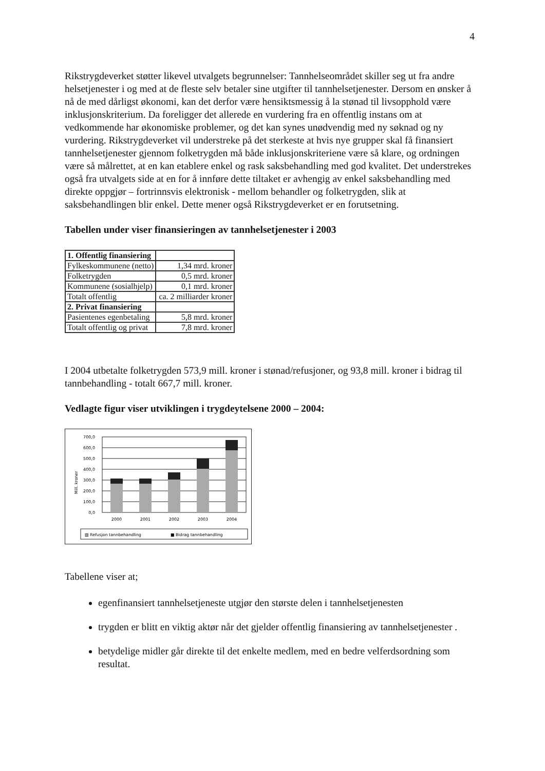4
Rikstrygdeverket støtter likevel utvalgets begrunnelser: Tannhelseområdet skiller seg ut fra andre helsetjenester i og med at de fleste selv betaler sine utgifter til tannhelsetjenester. Dersom en ønsker å nå de med dårligst økonomi, kan det derfor være hensiktsmessig å la stønad til livsopphold være inklusjonskriterium. Da foreligger det allerede en vurdering fra en offentlig instans om at vedkommende har økonomiske problemer, og det kan synes unødvendig med ny søknad og ny vurdering. Rikstrygdeverket vil understreke på det sterkeste at hvis nye grupper skal få finansiert tannhelsetjenester gjennom folketrygden må både inklusjonskriteriene være så klare, og ordningen være så målrettet, at en kan etablere enkel og rask saksbehandling med god kvalitet. Det understrekes også fra utvalgets side at en for å innføre dette tiltaket er avhengig av enkel saksbehandling med direkte oppgjør – fortrinnsvis elektronisk - mellom behandler og folketrygden, slik at saksbehandlingen blir enkel. Dette mener også Rikstrygdeverket er en forutsetning.
Tabellen under viser finansieringen av tannhelsetjenester i 2003
| 1. Offentlig finansiering | |
| Fylkeskommunene (netto) | 1,34 mrd. kroner |
| Folketrygden | 0,5 mrd. kroner |
| Kommunene (sosialhjelp) | 0,1 mrd. kroner |
| Totalt offentlig | ca. 2 milliarder kroner |
| 2. Privat finansiering | |
| Pasientenes egenbetaling | 5,8 mrd. kroner |
| Totalt offentlig og privat | 7,8 mrd. kroner |
I 2004 utbetalte folketrygden 573,9 mill. kroner i stønad/refusjoner, og 93,8 mill. kroner i bidrag til tannbehandling - totalt 667,7 mill. kroner.
Vedlagte figur viser utviklingen i trygdeytelsene 2000 – 2004:
Mill. kroner
700,0
600,0
500,0
400,0
300,0
200,0
100,0
0,0
2000
2001
2002
2003
2004
▨ Refusjon tannbehandling
■ Bidrag tannbehandling
Tabellene viser at;
egenfinansiert tannhelsetjeneste utgjør den største delen i tannhelsetjenesten
trygden er blitt en viktig aktør når det gjelder offentlig finansiering av tannhelsetjenester .
betydelige midler går direkte til det enkelte medlem, med en bedre velferdsordning som resultat.